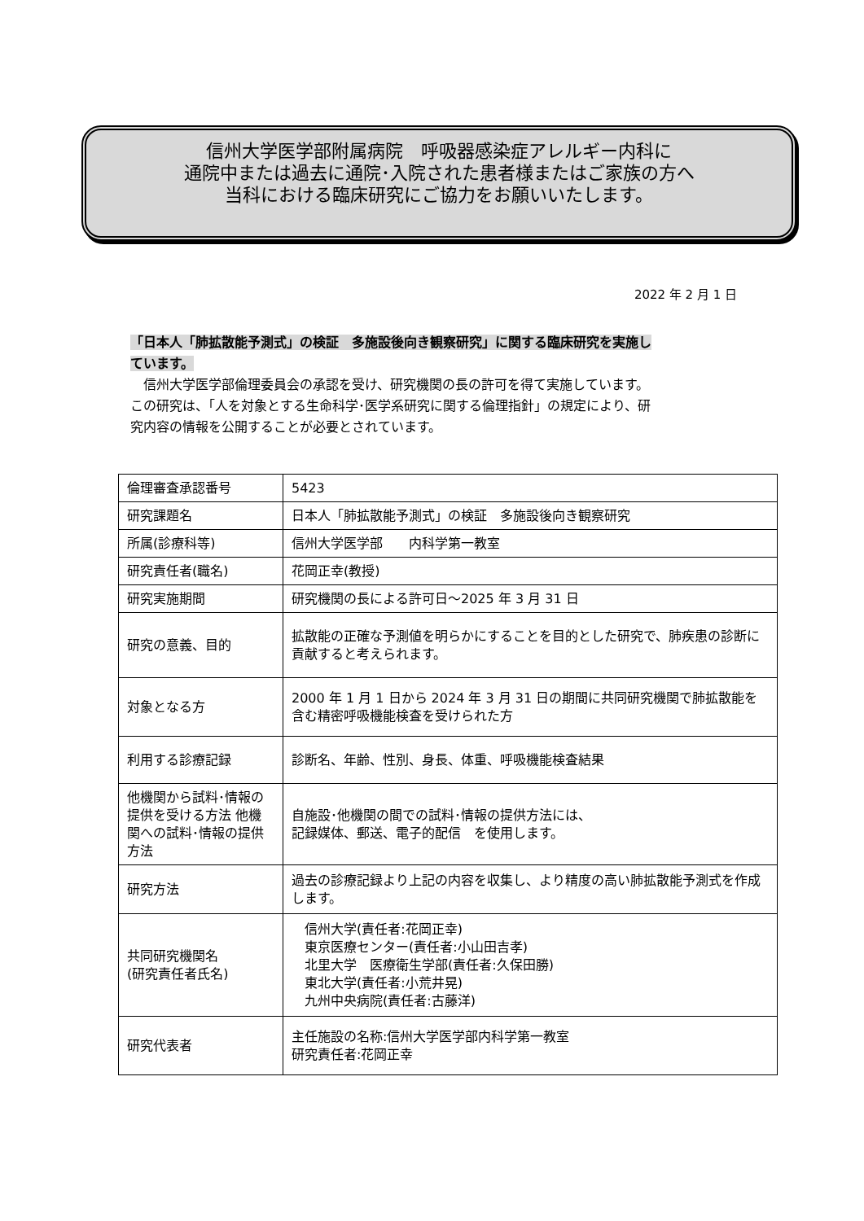信州大学医学部附属病院　呼吸器感染症アレルギー内科に
通院中または過去に通院･入院された患者様またはご家族の方へ
当科における臨床研究にご協力をお願いいたします。
2022 年 2 月 1 日
「日本人「肺拡散能予測式」の検証　多施設後向き観察研究」に関する臨床研究を実施し
ています。
　信州大学医学部倫理委員会の承認を受け、研究機関の長の許可を得て実施しています。
この研究は、「人を対象とする生命科学･医学系研究に関する倫理指針」の規定により、研
究内容の情報を公開することが必要とされています。
| 倫理審査承認番号 | 5423 |
| 研究課題名 | 日本人「肺拡散能予測式」の検証 多施設後向き観察研究 |
| 所属(診療科等) | 信州大学医学部 内科学第一教室 |
| 研究責任者(職名) | 花岡正幸(教授) |
| 研究実施期間 | 研究機関の長による許可日～2025 年 3 月 31 日 |
| 研究の意義、目的 | 拡散能の正確な予測値を明らかにすることを目的とした研究で、肺疾患の診断に貢献すると考えられます。 |
| 対象となる方 | 2000 年 1 月 1 日から 2024 年 3 月 31 日の期間に共同研究機関で肺拡散能を含む精密呼吸機能検査を受けられた方 |
| 利用する診療記録 | 診断名、年齢、性別、身長、体重、呼吸機能検査結果 |
| 他機関から試料･情報の提供を受ける方法 他機関への試料･情報の提供方法 | 自施設･他機関の間での試料･情報の提供方法には、 記録媒体、郵送、電子的配信 を使用します。 |
| 研究方法 | 過去の診療記録より上記の内容を収集し、より精度の高い肺拡散能予測式を作成します。 |
| 共同研究機関名 (研究責任者氏名) | 信州大学(責任者:花岡正幸) 東京医療センター(責任者:小山田吉孝) 北里大学 医療衛生学部(責任者:久保田勝) 東北大学(責任者:小荒井晃) 九州中央病院(責任者:古藤洋) |
| 研究代表者 | 主任施設の名称:信州大学医学部内科学第一教室 研究責任者:花岡正幸 |